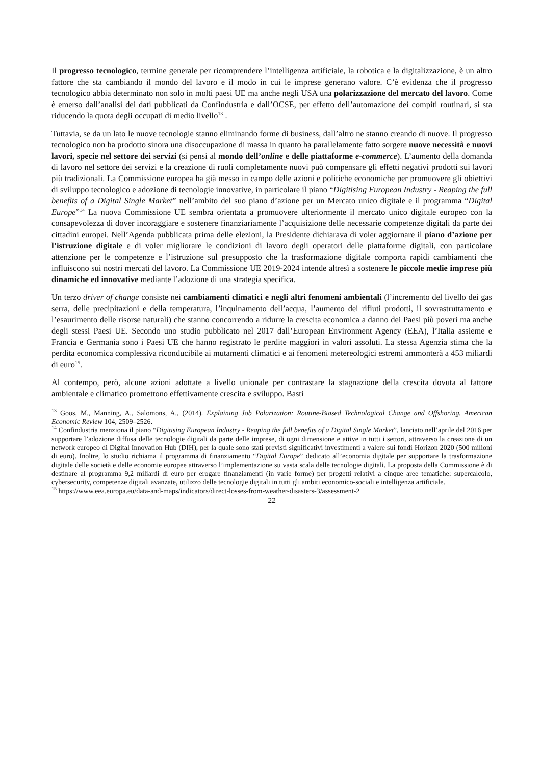Il progresso tecnologico, termine generale per ricomprendere l’intelligenza artificiale, la robotica e la digitalizzazione, è un altro fattore che sta cambiando il mondo del lavoro e il modo in cui le imprese generano valore. C’è evidenza che il progresso tecnologico abbia determinato non solo in molti paesi UE ma anche negli USA una polarizzazione del mercato del lavoro. Come è emerso dall’analisi dei dati pubblicati da Confindustria e dall’OCSE, per effetto dell’automazione dei compiti routinari, si sta riducendo la quota degli occupati di medio livello<sup>13</sup> .
Tuttavia, se da un lato le nuove tecnologie stanno eliminando forme di business, dall’altro ne stanno creando di nuove. Il progresso tecnologico non ha prodotto sinora una disoccupazione di massa in quanto ha parallelamente fatto sorgere nuove necessità e nuovi lavori, specie nel settore dei servizi (si pensi al mondo dell’online e delle piattaforme e-commerce). L’aumento della domanda di lavoro nel settore dei servizi e la creazione di ruoli completamente nuovi può compensare gli effetti negativi prodotti sui lavori più tradizionali. La Commissione europea ha già messo in campo delle azioni e politiche economiche per promuovere gli obiettivi di sviluppo tecnologico e adozione di tecnologie innovative, in particolare il piano “Digitising European Industry - Reaping the full benefits of a Digital Single Market” nell’ambito del suo piano d’azione per un Mercato unico digitale e il programma “Digital Europe”<sup>14</sup> La nuova Commissione UE sembra orientata a promuovere ulteriormente il mercato unico digitale europeo con la consapevolezza di dover incoraggiare e sostenere finanziariamente l’acquisizione delle necessarie competenze digitali da parte dei cittadini europei. Nell’Agenda pubblicata prima delle elezioni, la Presidente dichiarava di voler aggiornare il piano d’azione per l’istruzione digitale e di voler migliorare le condizioni di lavoro degli operatori delle piattaforme digitali, con particolare attenzione per le competenze e l’istruzione sul presupposto che la trasformazione digitale comporta rapidi cambiamenti che influiscono sui nostri mercati del lavoro. La Commissione UE 2019-2024 intende altresì a sostenere le piccole medie imprese più dinamiche ed innovative mediante l’adozione di una strategia specifica.
Un terzo driver of change consiste nei cambiamenti climatici e negli altri fenomeni ambientali (l’incremento del livello dei gas serra, delle precipitazioni e della temperatura, l’inquinamento dell’acqua, l’aumento dei rifiuti prodotti, il sovrastruttamento e l’esaurimento delle risorse naturali) che stanno concorrendo a ridurre la crescita economica a danno dei Paesi più poveri ma anche degli stessi Paesi UE. Secondo uno studio pubblicato nel 2017 dall’European Environment Agency (EEA), l’Italia assieme e Francia e Germania sono i Paesi UE che hanno registrato le perdite maggiori in valori assoluti. La stessa Agenzia stima che la perdita economica complessiva riconducibile ai mutamenti climatici e ai fenomeni metereologici estremi ammonterà a 453 miliardi di euro<sup>15</sup>.
Al contempo, però, alcune azioni adottate a livello unionale per contrastare la stagnazione della crescita dovuta al fattore ambientale e climatico promettono effettivamente crescita e sviluppo. Basti
<sup>13</sup> Goos, M., Manning, A., Salomons, A., (2014). Explaining Job Polarization: Routine-Biased Technological Change and Offshoring. American Economic Review 104, 2509–2526.
<sup>14</sup> Confindustria menziona il piano “Digitising European Industry - Reaping the full benefits of a Digital Single Market”, lanciato nell’aprile del 2016 per supportare l’adozione diffusa delle tecnologie digitali da parte delle imprese, di ogni dimensione e attive in tutti i settori, attraverso la creazione di un network europeo di Digital Innovation Hub (DIH), per la quale sono stati previsti significativi investimenti a valere sui fondi Horizon 2020 (500 milioni di euro). Inoltre, lo studio richiama il programma di finanziamento “Digital Europe” dedicato all’economia digitale per supportare la trasformazione digitale delle società e delle economie europee attraverso l’implementazione su vasta scala delle tecnologie digitali. La proposta della Commissione è di destinare al programma 9,2 miliardi di euro per erogare finanziamenti (in varie forme) per progetti relativi a cinque aree tematiche: supercalcolo, cybersecurity, competenze digitali avanzate, utilizzo delle tecnologie digitali in tutti gli ambiti economico-sociali e intelligenza artificiale.
<sup>15</sup> https://www.eea.europa.eu/data-and-maps/indicators/direct-losses-from-weather-disasters-3/assessment-2
22